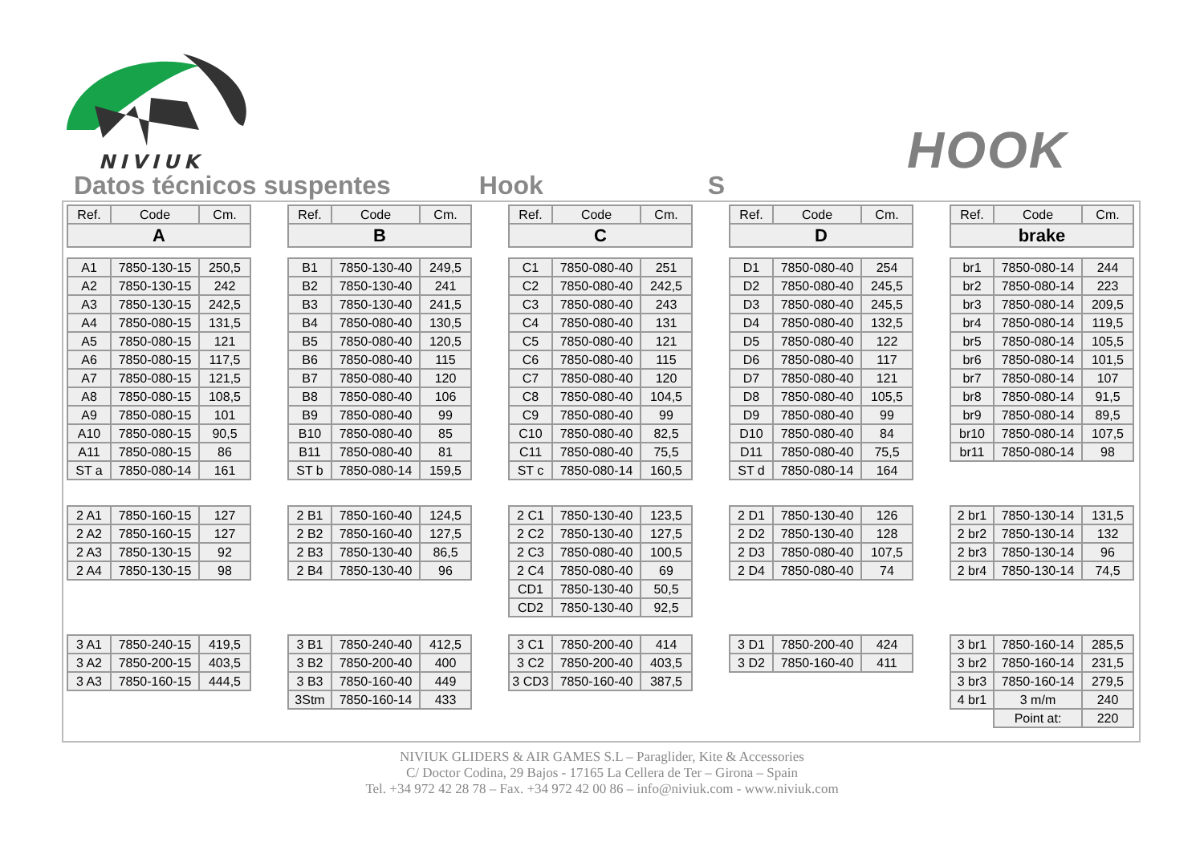NIVIUK
HOOK
Datos técnicos suspentes Hook S
| Ref. | Code | Cm. |
| --- | --- | --- |
| A | | |
| A1 | 7850-130-15 | 250,5 |
| A2 | 7850-130-15 | 242 |
| A3 | 7850-130-15 | 242,5 |
| A4 | 7850-080-15 | 131,5 |
| A5 | 7850-080-15 | 121 |
| A6 | 7850-080-15 | 117,5 |
| A7 | 7850-080-15 | 121,5 |
| A8 | 7850-080-15 | 108,5 |
| A9 | 7850-080-15 | 101 |
| A10 | 7850-080-15 | 90,5 |
| A11 | 7850-080-15 | 86 |
| ST a | 7850-080-14 | 161 |
| 2 A1 | 7850-160-15 | 127 |
| 2 A2 | 7850-160-15 | 127 |
| 2 A3 | 7850-130-15 | 92 |
| 2 A4 | 7850-130-15 | 98 |
| 3 A1 | 7850-240-15 | 419,5 |
| 3 A2 | 7850-200-15 | 403,5 |
| 3 A3 | 7850-160-15 | 444,5 |
| Ref. | Code | Cm. |
| --- | --- | --- |
| B | | |
| B1 | 7850-130-40 | 249,5 |
| B2 | 7850-130-40 | 241 |
| B3 | 7850-130-40 | 241,5 |
| B4 | 7850-080-40 | 130,5 |
| B5 | 7850-080-40 | 120,5 |
| B6 | 7850-080-40 | 115 |
| B7 | 7850-080-40 | 120 |
| B8 | 7850-080-40 | 106 |
| B9 | 7850-080-40 | 99 |
| B10 | 7850-080-40 | 85 |
| B11 | 7850-080-40 | 81 |
| ST b | 7850-080-14 | 159,5 |
| 2 B1 | 7850-160-40 | 124,5 |
| 2 B2 | 7850-160-40 | 127,5 |
| 2 B3 | 7850-130-40 | 86,5 |
| 2 B4 | 7850-130-40 | 96 |
| 3 B1 | 7850-240-40 | 412,5 |
| 3 B2 | 7850-200-40 | 400 |
| 3 B3 | 7850-160-40 | 449 |
| 3Stm | 7850-160-14 | 433 |
| Ref. | Code | Cm. |
| --- | --- | --- |
| C | | |
| C1 | 7850-080-40 | 251 |
| C2 | 7850-080-40 | 242,5 |
| C3 | 7850-080-40 | 243 |
| C4 | 7850-080-40 | 131 |
| C5 | 7850-080-40 | 121 |
| C6 | 7850-080-40 | 115 |
| C7 | 7850-080-40 | 120 |
| C8 | 7850-080-40 | 104,5 |
| C9 | 7850-080-40 | 99 |
| C10 | 7850-080-40 | 82,5 |
| C11 | 7850-080-40 | 75,5 |
| ST c | 7850-080-14 | 160,5 |
| 2 C1 | 7850-130-40 | 123,5 |
| 2 C2 | 7850-130-40 | 127,5 |
| 2 C3 | 7850-080-40 | 100,5 |
| 2 C4 | 7850-080-40 | 69 |
| CD1 | 7850-130-40 | 50,5 |
| CD2 | 7850-130-40 | 92,5 |
| 3 C1 | 7850-200-40 | 414 |
| 3 C2 | 7850-200-40 | 403,5 |
| 3 CD3 | 7850-160-40 | 387,5 |
| Ref. | Code | Cm. |
| --- | --- | --- |
| D | | |
| D1 | 7850-080-40 | 254 |
| D2 | 7850-080-40 | 245,5 |
| D3 | 7850-080-40 | 245,5 |
| D4 | 7850-080-40 | 132,5 |
| D5 | 7850-080-40 | 122 |
| D6 | 7850-080-40 | 117 |
| D7 | 7850-080-40 | 121 |
| D8 | 7850-080-40 | 105,5 |
| D9 | 7850-080-40 | 99 |
| D10 | 7850-080-40 | 84 |
| D11 | 7850-080-40 | 75,5 |
| ST d | 7850-080-14 | 164 |
| 2 D1 | 7850-130-40 | 126 |
| 2 D2 | 7850-130-40 | 128 |
| 2 D3 | 7850-080-40 | 107,5 |
| 2 D4 | 7850-080-40 | 74 |
| 3 D1 | 7850-200-40 | 424 |
| 3 D2 | 7850-160-40 | 411 |
| Ref. | Code | Cm. |
| --- | --- | --- |
| brake | | |
| br1 | 7850-080-14 | 244 |
| br2 | 7850-080-14 | 223 |
| br3 | 7850-080-14 | 209,5 |
| br4 | 7850-080-14 | 119,5 |
| br5 | 7850-080-14 | 105,5 |
| br6 | 7850-080-14 | 101,5 |
| br7 | 7850-080-14 | 107 |
| br8 | 7850-080-14 | 91,5 |
| br9 | 7850-080-14 | 89,5 |
| br10 | 7850-080-14 | 107,5 |
| br11 | 7850-080-14 | 98 |
| 2 br1 | 7850-130-14 | 131,5 |
| 2 br2 | 7850-130-14 | 132 |
| 2 br3 | 7850-130-14 | 96 |
| 2 br4 | 7850-130-14 | 74,5 |
| 3 br1 | 7850-160-14 | 285,5 |
| 3 br2 | 7850-160-14 | 231,5 |
| 3 br3 | 7850-160-14 | 279,5 |
| 4 br1 | 3 m/m | 240 |
| | Point at: | 220 |
NIVIUK GLIDERS & AIR GAMES S.L – Paraglider, Kite & Accessories
C/ Doctor Codina, 29 Bajos - 17165 La Cellera de Ter – Girona – Spain
Tel. +34 972 42 28 78 – Fax. +34 972 42 00 86 – info@niviuk.com - www.niviuk.com